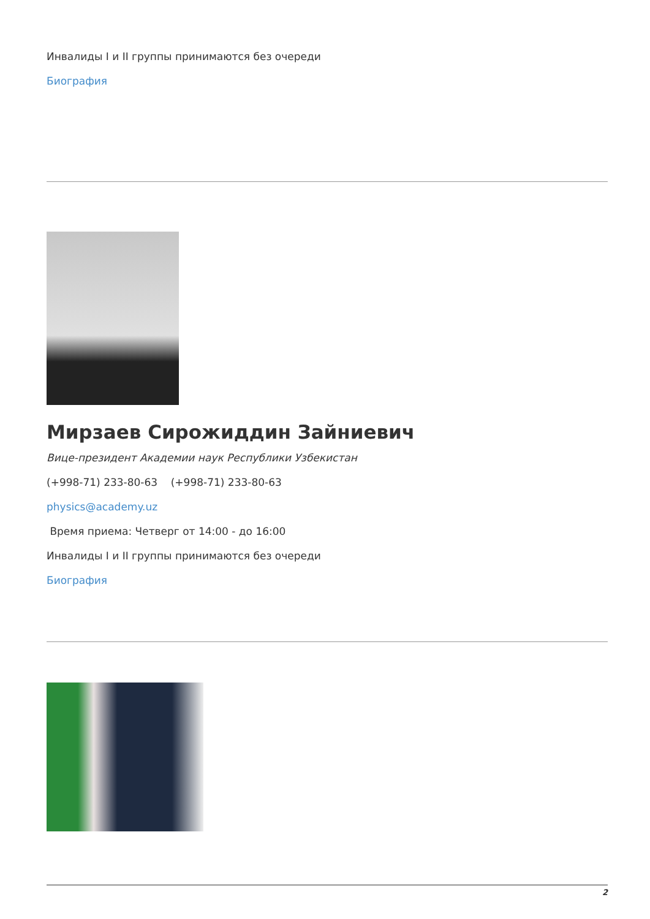Инвалиды I и II группы принимаются без очереди
Биография
Мирзаев Сирожиддин Зайниевич
Вице-президент Академии наук Республики Узбекистан
(+998-71) 233-80-63 (+998-71) 233-80-63
physics@academy.uz
Время приема: Четверг от 14:00 - до 16:00
Инвалиды I и II группы принимаются без очереди
Биография
2